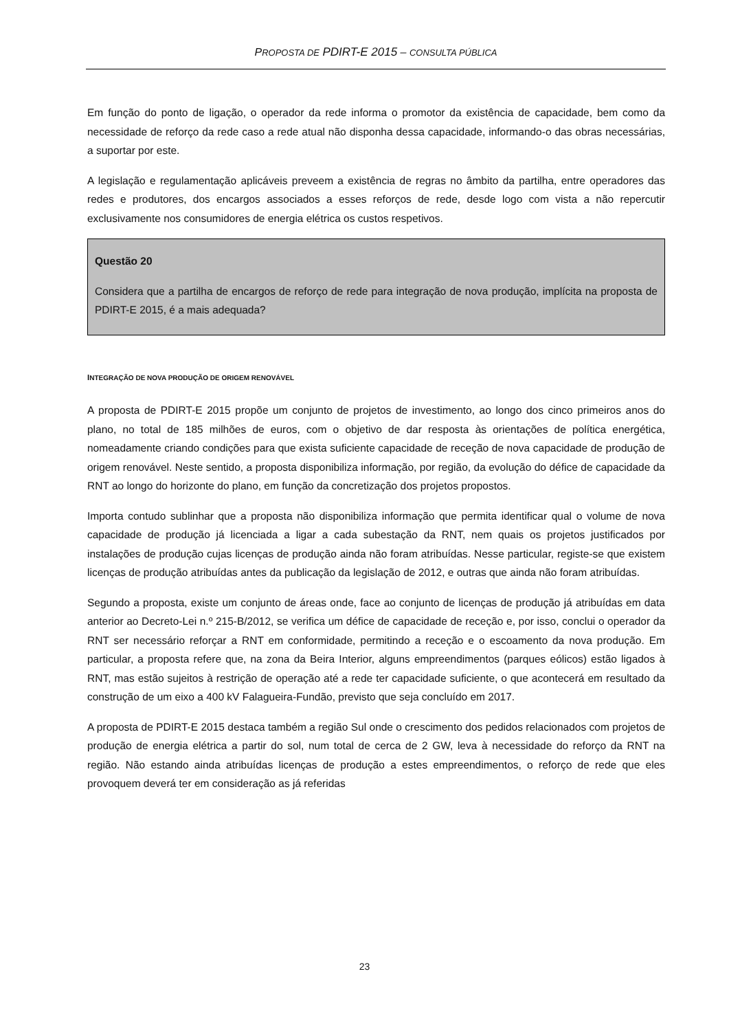PROPOSTA DE PDIRT-E 2015 – CONSULTA PÚBLICA
Em função do ponto de ligação, o operador da rede informa o promotor da existência de capacidade, bem como da necessidade de reforço da rede caso a rede atual não disponha dessa capacidade, informando-o das obras necessárias, a suportar por este.
A legislação e regulamentação aplicáveis preveem a existência de regras no âmbito da partilha, entre operadores das redes e produtores, dos encargos associados a esses reforços de rede, desde logo com vista a não repercutir exclusivamente nos consumidores de energia elétrica os custos respetivos.
Questão 20
Considera que a partilha de encargos de reforço de rede para integração de nova produção, implícita na proposta de PDIRT-E 2015, é a mais adequada?
INTEGRAÇÃO DE NOVA PRODUÇÃO DE ORIGEM RENOVÁVEL
A proposta de PDIRT-E 2015 propõe um conjunto de projetos de investimento, ao longo dos cinco primeiros anos do plano, no total de 185 milhões de euros, com o objetivo de dar resposta às orientações de política energética, nomeadamente criando condições para que exista suficiente capacidade de receção de nova capacidade de produção de origem renovável. Neste sentido, a proposta disponibiliza informação, por região, da evolução do défice de capacidade da RNT ao longo do horizonte do plano, em função da concretização dos projetos propostos.
Importa contudo sublinhar que a proposta não disponibiliza informação que permita identificar qual o volume de nova capacidade de produção já licenciada a ligar a cada subestação da RNT, nem quais os projetos justificados por instalações de produção cujas licenças de produção ainda não foram atribuídas. Nesse particular, registe-se que existem licenças de produção atribuídas antes da publicação da legislação de 2012, e outras que ainda não foram atribuídas.
Segundo a proposta, existe um conjunto de áreas onde, face ao conjunto de licenças de produção já atribuídas em data anterior ao Decreto-Lei n.º 215-B/2012, se verifica um défice de capacidade de receção e, por isso, conclui o operador da RNT ser necessário reforçar a RNT em conformidade, permitindo a receção e o escoamento da nova produção. Em particular, a proposta refere que, na zona da Beira Interior, alguns empreendimentos (parques eólicos) estão ligados à RNT, mas estão sujeitos à restrição de operação até a rede ter capacidade suficiente, o que acontecerá em resultado da construção de um eixo a 400 kV Falagueira-Fundão, previsto que seja concluído em 2017.
A proposta de PDIRT-E 2015 destaca também a região Sul onde o crescimento dos pedidos relacionados com projetos de produção de energia elétrica a partir do sol, num total de cerca de 2 GW, leva à necessidade do reforço da RNT na região. Não estando ainda atribuídas licenças de produção a estes empreendimentos, o reforço de rede que eles provoquem deverá ter em consideração as já referidas
23